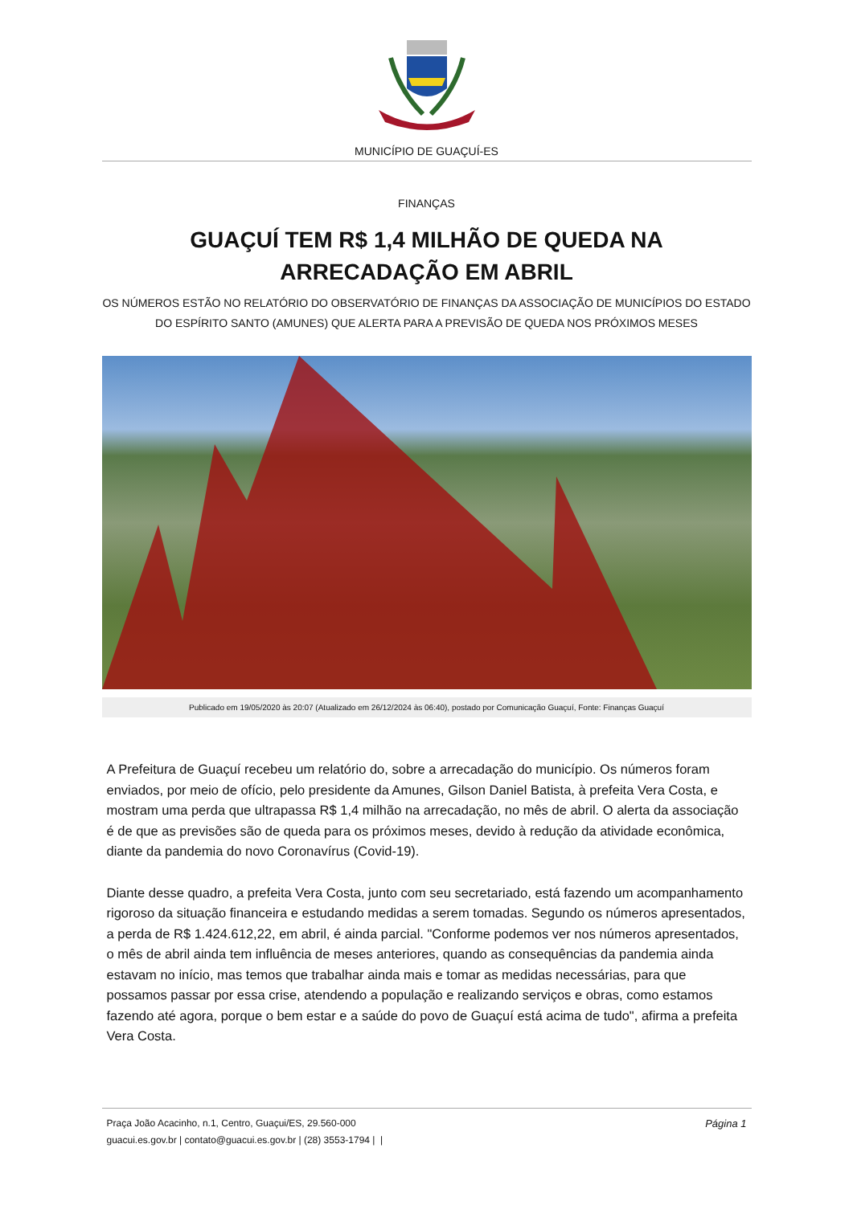MUNICÍPIO DE GUAÇUÍ-ES
FINANÇAS
GUAÇUÍ TEM R$ 1,4 MILHÃO DE QUEDA NA ARRECADAÇÃO EM ABRIL
OS NÚMEROS ESTÃO NO RELATÓRIO DO OBSERVATÓRIO DE FINANÇAS DA ASSOCIAÇÃO DE MUNICÍPIOS DO ESTADO DO ESPÍRITO SANTO (AMUNES) QUE ALERTA PARA A PREVISÃO DE QUEDA NOS PRÓXIMOS MESES
Publicado em 19/05/2020 às 20:07 (Atualizado em 26/12/2024 às 06:40), postado por Comunicação Guaçuí, Fonte: Finanças Guaçuí
A Prefeitura de Guaçuí recebeu um relatório do, sobre a arrecadação do município. Os números foram enviados, por meio de ofício, pelo presidente da Amunes, Gilson Daniel Batista, à prefeita Vera Costa, e mostram uma perda que ultrapassa R$ 1,4 milhão na arrecadação, no mês de abril. O alerta da associação é de que as previsões são de queda para os próximos meses, devido à redução da atividade econômica, diante da pandemia do novo Coronavírus (Covid-19).
Diante desse quadro, a prefeita Vera Costa, junto com seu secretariado, está fazendo um acompanhamento rigoroso da situação financeira e estudando medidas a serem tomadas. Segundo os números apresentados, a perda de R$ 1.424.612,22, em abril, é ainda parcial. "Conforme podemos ver nos números apresentados, o mês de abril ainda tem influência de meses anteriores, quando as consequências da pandemia ainda estavam no início, mas temos que trabalhar ainda mais e tomar as medidas necessárias, para que possamos passar por essa crise, atendendo a população e realizando serviços e obras, como estamos fazendo até agora, porque o bem estar e a saúde do povo de Guaçuí está acima de tudo", afirma a prefeita Vera Costa.
Página 1 Praça João Acacinho, n.1, Centro, Guaçui/ES, 29.560-000
guacui.es.gov.br | contato@guacui.es.gov.br | (28) 3553-1794 | |